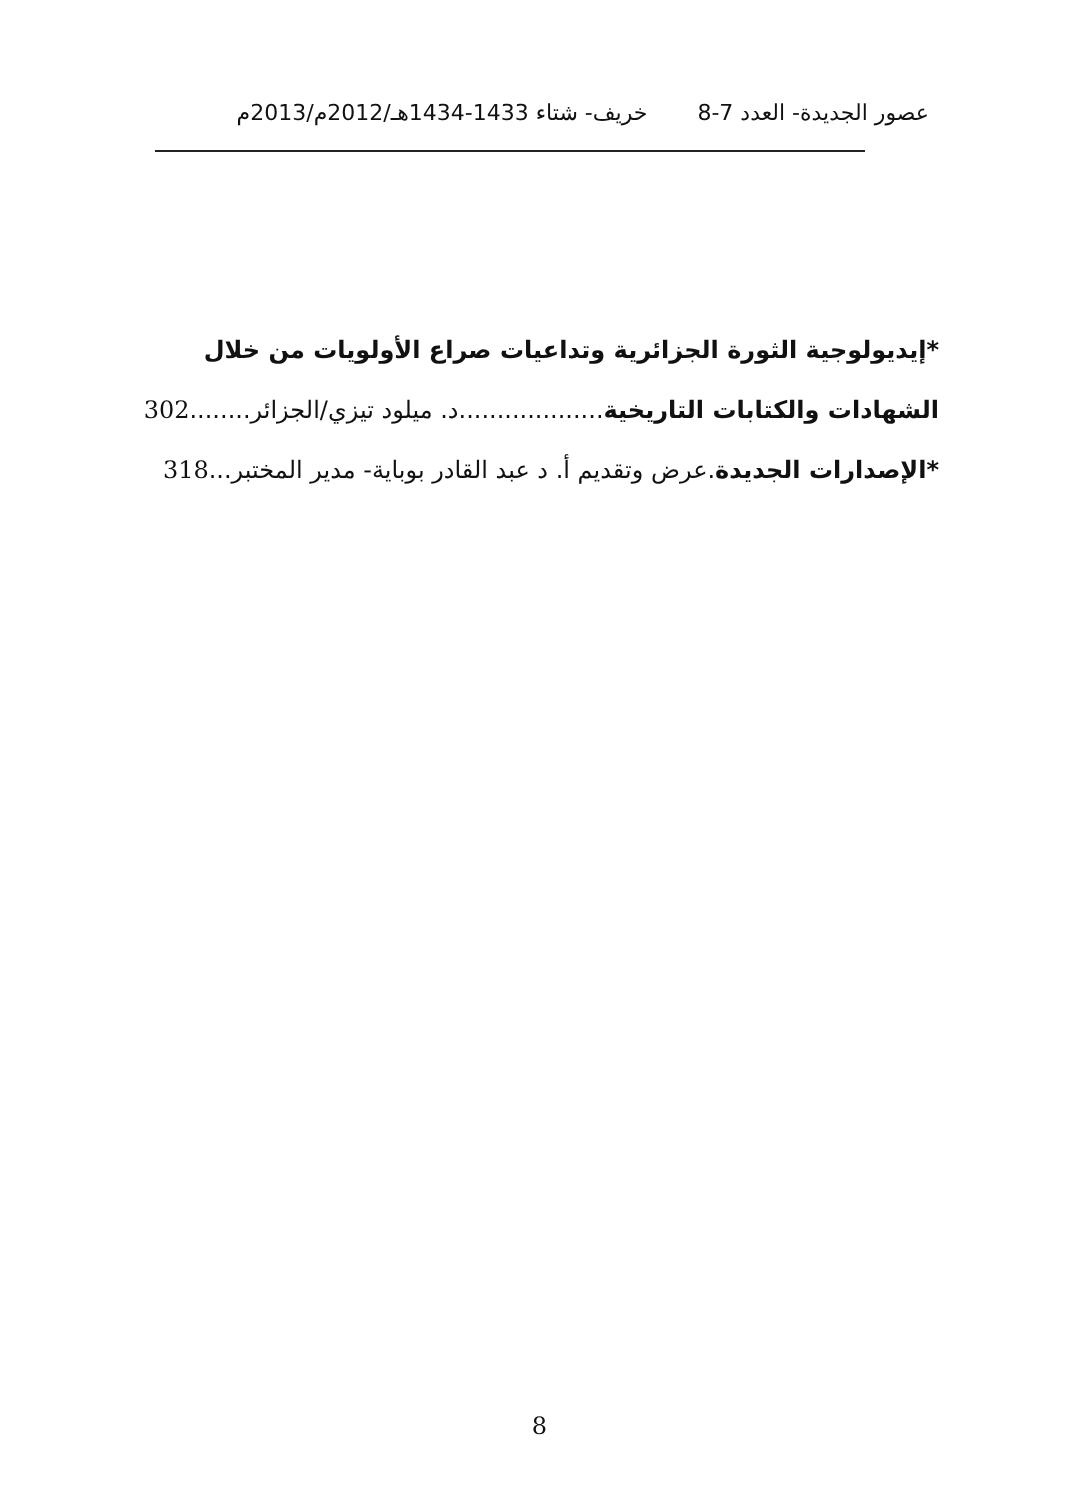عصور الجديدة- العدد 7-8 خريف- شتاء 1433-1434هـ/2012م/2013م
*إيديولوجية الثورة الجزائرية وتداعيات صراع الأولويات من خلال
الشهادات والكتابات التاريخية...................د. ميلود تيزي/الجزائر........302
*الإصدارات الجديدة.عرض وتقديم أ. د عبد القادر بوباية- مدير المختبر...318
8